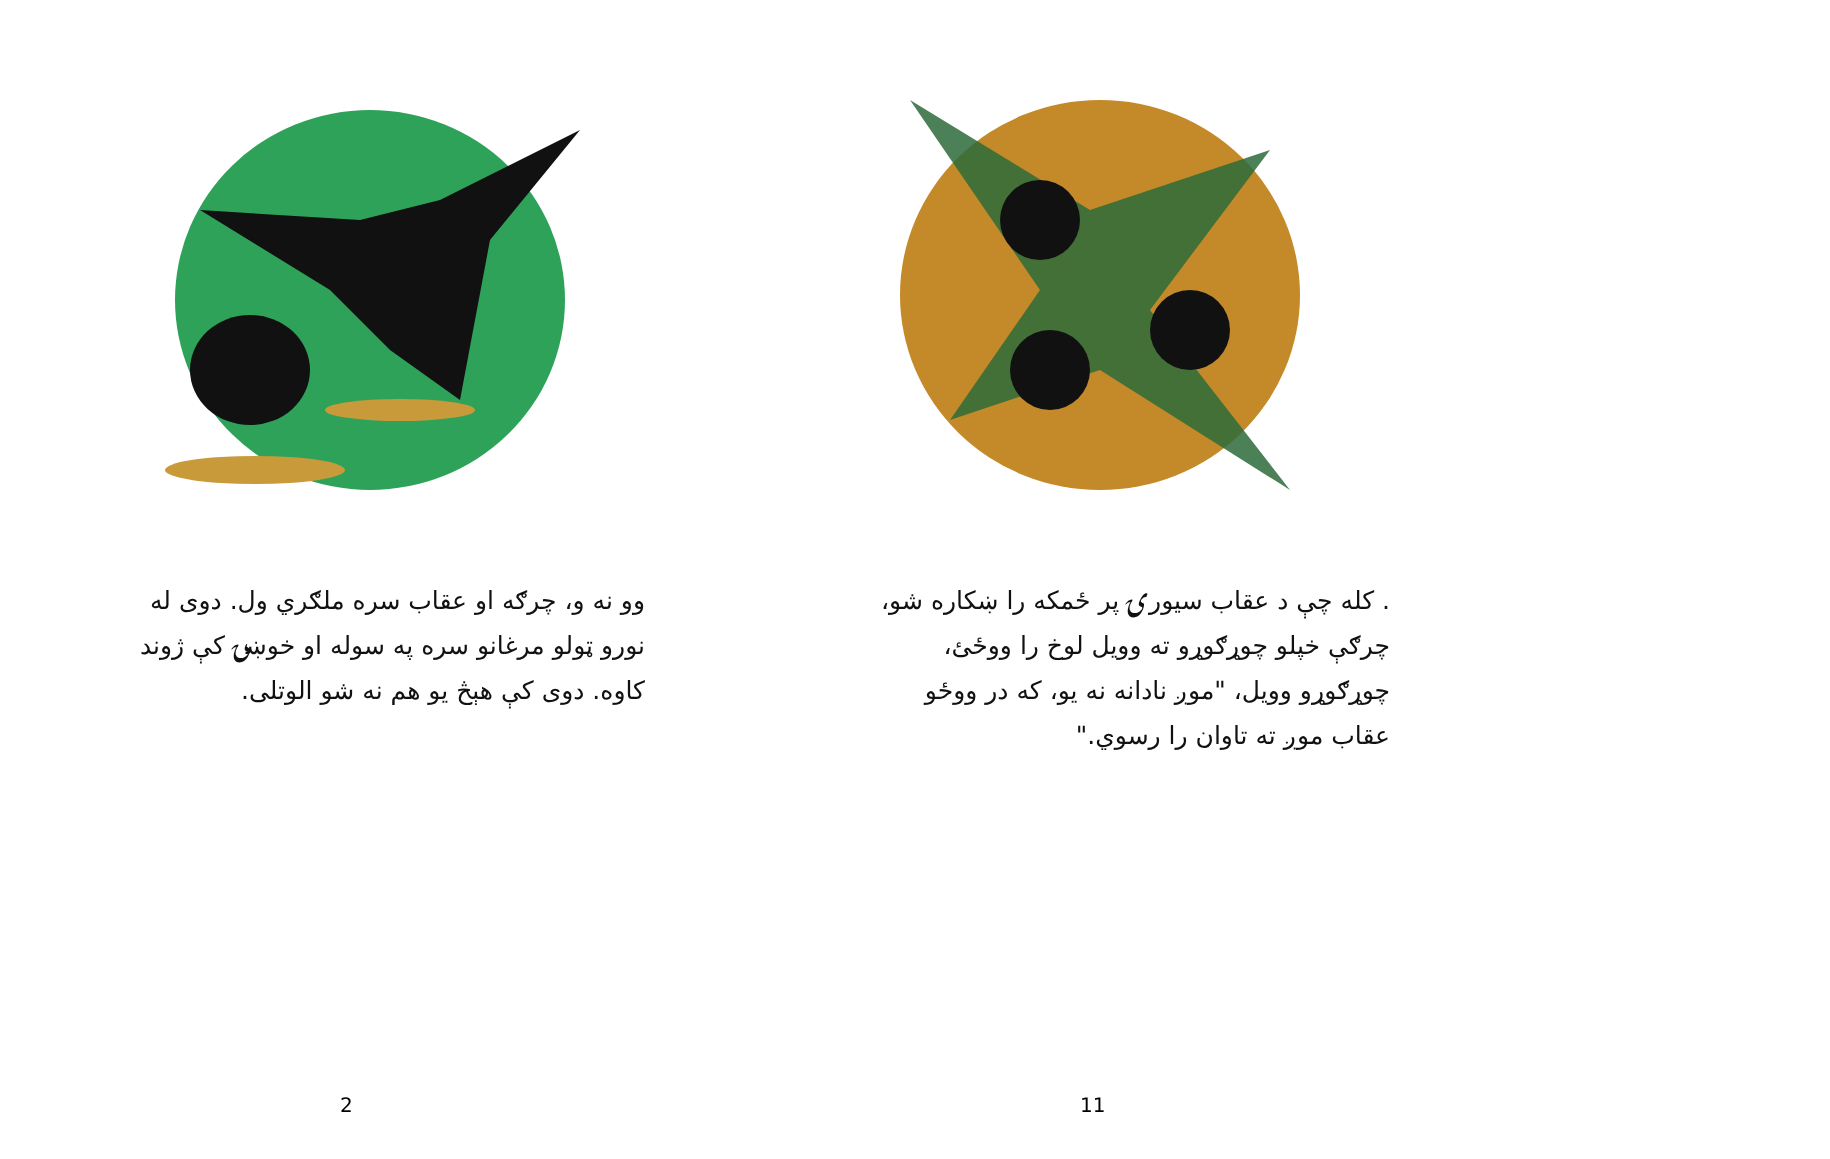وو نه و، چرګه او عقاب سره ملګري ول. دوی له نورو ټولو مرغانو سره په سوله او خوښۍ کې ژوند کاوه. دوی کې هېڅ یو هم نه شو الوتلی.
2
. کله چې د عقاب سیورۍ پر ځمکه را ښکاره شو، چرګې خپلو چوړګوړو ته وویل لوخ را ووځئ، چوړګوړو وویل، "موږ نادانه نه یو، که در ووځو عقاب موږ ته تاوان را رسوي."
11